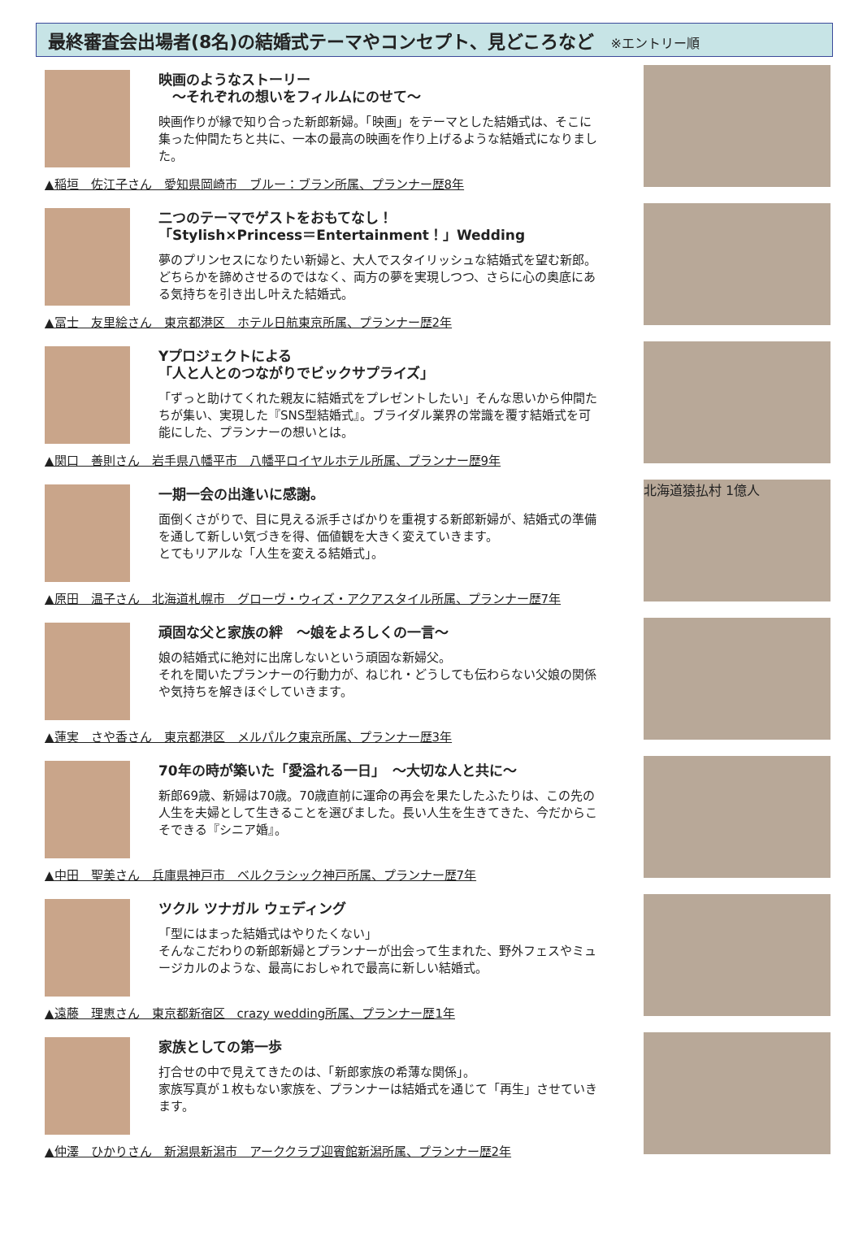最終審査会出場者(8名)の結婚式テーマやコンセプト、見どころなど ※エントリー順
映画のようなストーリー
　～それぞれの想いをフィルムにのせて～
映画作りが縁で知り合った新郎新婦。「映画」をテーマとした結婚式は、そこに集った仲間たちと共に、一本の最高の映画を作り上げるような結婚式になりました。
▲稲垣　佐江子さん　愛知県岡崎市　ブルー：ブラン所属、プランナー歴8年
二つのテーマでゲストをおもてなし！
「Stylish×Princess＝Entertainment！」Wedding
夢のプリンセスになりたい新婦と、大人でスタイリッシュな結婚式を望む新郎。どちらかを諦めさせるのではなく、両方の夢を実現しつつ、さらに心の奥底にある気持ちを引き出し叶えた結婚式。
▲冨士　友里絵さん　東京都港区　ホテル日航東京所属、プランナー歴2年
Yプロジェクトによる
「人と人とのつながりでビックサプライズ」
「ずっと助けてくれた親友に結婚式をプレゼントしたい」そんな思いから仲間たちが集い、実現した『SNS型結婚式』。ブライダル業界の常識を覆す結婚式を可能にした、プランナーの想いとは。
▲関口　善則さん　岩手県八幡平市　八幡平ロイヤルホテル所属、プランナー歴9年
一期一会の出逢いに感謝。
面倒くさがりで、目に見える派手さばかりを重視する新郎新婦が、結婚式の準備を通して新しい気づきを得、価値観を大きく変えていきます。
とてもリアルな「人生を変える結婚式」。
北海道猿払村 1億人
▲原田　温子さん　北海道札幌市　グローヴ・ウィズ・アクアスタイル所属、プランナー歴7年
頑固な父と家族の絆　～娘をよろしくの一言～
娘の結婚式に絶対に出席しないという頑固な新婦父。
それを聞いたプランナーの行動力が、ねじれ・どうしても伝わらない父娘の関係や気持ちを解きほぐしていきます。
▲蓮実　さや香さん　東京都港区　メルパルク東京所属、プランナー歴3年
70年の時が築いた「愛溢れる一日」　～大切な人と共に～
新郎69歳、新婦は70歳。70歳直前に運命の再会を果たしたふたりは、この先の人生を夫婦として生きることを選びました。長い人生を生きてきた、今だからこそできる『シニア婚』。
▲中田　聖美さん　兵庫県神戸市　ベルクラシック神戸所属、プランナー歴7年
ツクル ツナガル ウェディング
「型にはまった結婚式はやりたくない」
そんなこだわりの新郎新婦とプランナーが出会って生まれた、野外フェスやミュージカルのような、最高におしゃれで最高に新しい結婚式。
▲遠藤　理恵さん　東京都新宿区　crazy wedding所属、プランナー歴1年
家族としての第一歩
打合せの中で見えてきたのは、「新郎家族の希薄な関係」。
家族写真が１枚もない家族を、プランナーは結婚式を通じて「再生」させていきます。
▲仲澤　ひかりさん　新潟県新潟市　アーククラブ迎賓館新潟所属、プランナー歴2年